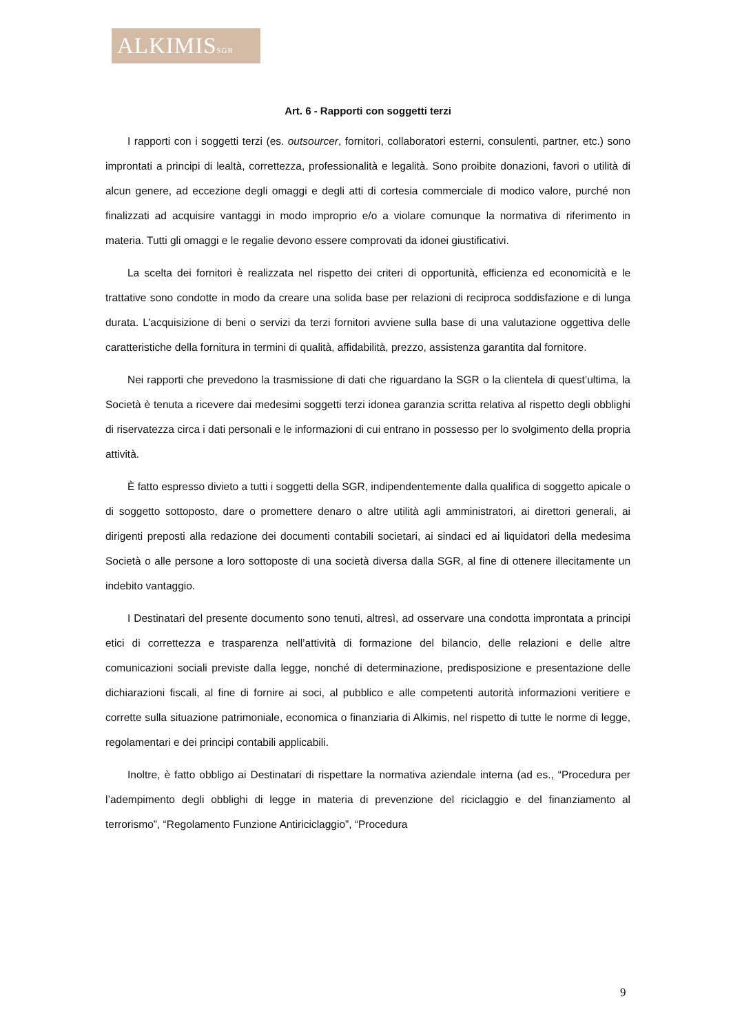ALKIMISSGR
Art. 6 - Rapporti con soggetti terzi
I rapporti con i soggetti terzi (es. outsourcer, fornitori, collaboratori esterni, consulenti, partner, etc.) sono improntati a principi di lealtà, correttezza, professionalità e legalità. Sono proibite donazioni, favori o utilità di alcun genere, ad eccezione degli omaggi e degli atti di cortesia commerciale di modico valore, purché non finalizzati ad acquisire vantaggi in modo improprio e/o a violare comunque la normativa di riferimento in materia. Tutti gli omaggi e le regalie devono essere comprovati da idonei giustificativi.
La scelta dei fornitori è realizzata nel rispetto dei criteri di opportunità, efficienza ed economicità e le trattative sono condotte in modo da creare una solida base per relazioni di reciproca soddisfazione e di lunga durata. L’acquisizione di beni o servizi da terzi fornitori avviene sulla base di una valutazione oggettiva delle caratteristiche della fornitura in termini di qualità, affidabilità, prezzo, assistenza garantita dal fornitore.
Nei rapporti che prevedono la trasmissione di dati che riguardano la SGR o la clientela di quest’ultima, la Società è tenuta a ricevere dai medesimi soggetti terzi idonea garanzia scritta relativa al rispetto degli obblighi di riservatezza circa i dati personali e le informazioni di cui entrano in possesso per lo svolgimento della propria attività.
È fatto espresso divieto a tutti i soggetti della SGR, indipendentemente dalla qualifica di soggetto apicale o di soggetto sottoposto, dare o promettere denaro o altre utilità agli amministratori, ai direttori generali, ai dirigenti preposti alla redazione dei documenti contabili societari, ai sindaci ed ai liquidatori della medesima Società o alle persone a loro sottoposte di una società diversa dalla SGR, al fine di ottenere illecitamente un indebito vantaggio.
I Destinatari del presente documento sono tenuti, altresì, ad osservare una condotta improntata a principi etici di correttezza e trasparenza nell’attività di formazione del bilancio, delle relazioni e delle altre comunicazioni sociali previste dalla legge, nonché di determinazione, predisposizione e presentazione delle dichiarazioni fiscali, al fine di fornire ai soci, al pubblico e alle competenti autorità informazioni veritiere e corrette sulla situazione patrimoniale, economica o finanziaria di Alkimis, nel rispetto di tutte le norme di legge, regolamentari e dei principi contabili applicabili.
Inoltre, è fatto obbligo ai Destinatari di rispettare la normativa aziendale interna (ad es., “Procedura per l’adempimento degli obblighi di legge in materia di prevenzione del riciclaggio e del finanziamento al terrorismo”, “Regolamento Funzione Antiriciclaggio”, “Procedura
9